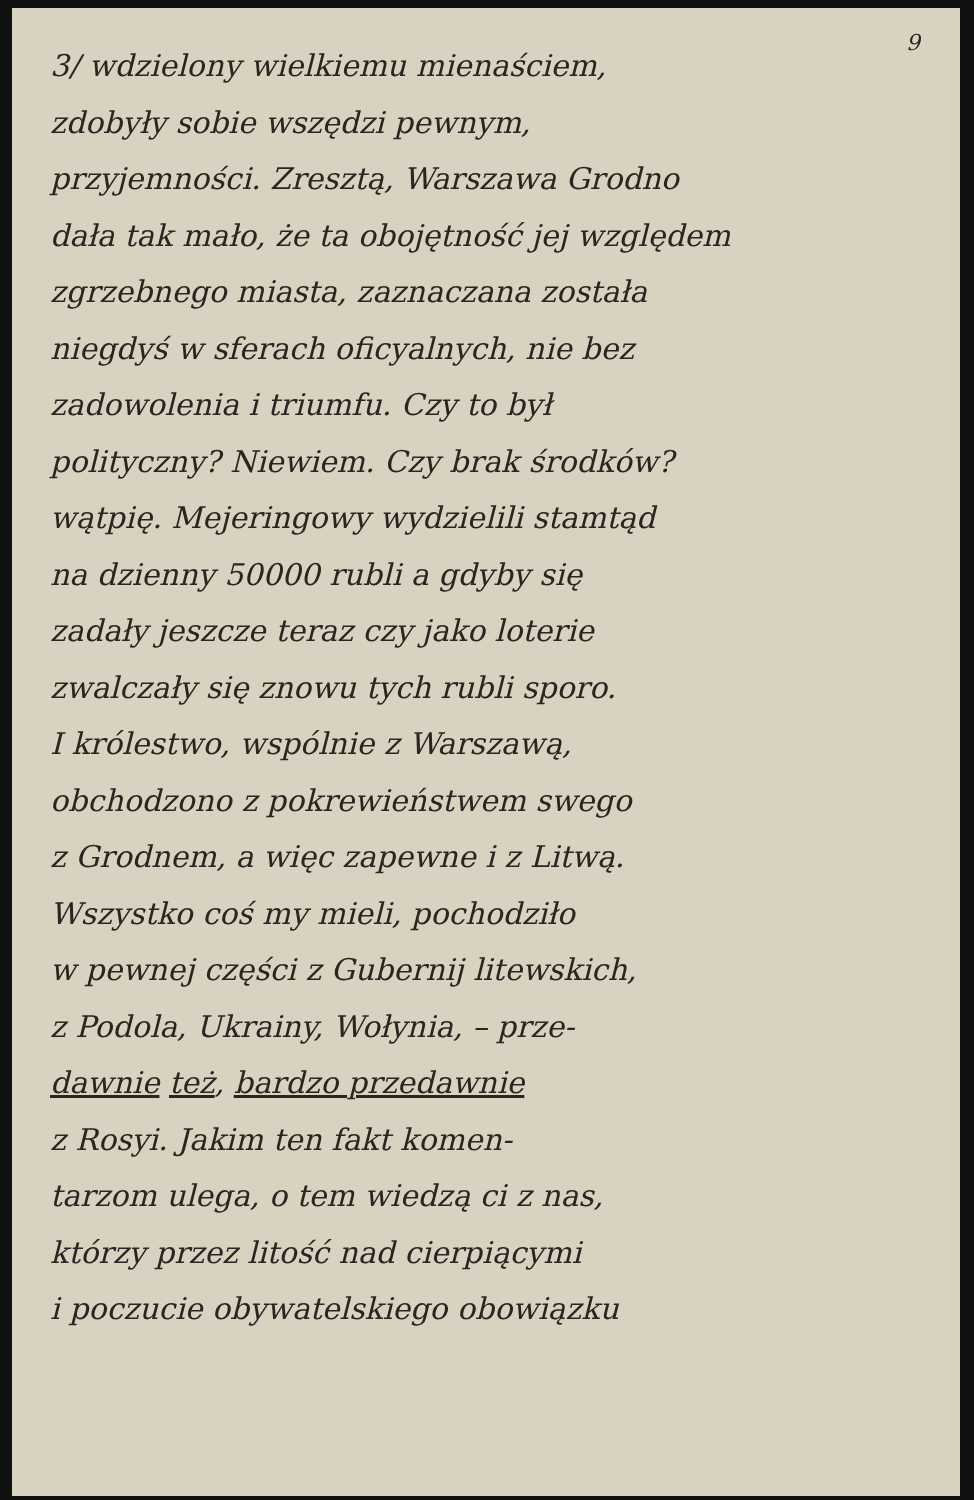9
3/ wdzielony wielkiemu mienaściem,
zdobyły sobie wszędzi pewnym,
przyjemności. Zresztą, Warszawa Grodno
dała tak mało, że ta obojętność jej względem
zgrzebnego miasta, zaznaczana została
niegdyś w sferach oficyalnych, nie bez
zadowolenia i triumfu. Czy to był
polityczny? Niewiem. Czy brak środków?
wątpię. Mejeringowy wydzielili stamtąd
na dzienny 50000 rubli a gdyby się
zadały jeszcze teraz czy jako loterie
zwalczały się znowu tych rubli sporo.
I królestwo, wspólnie z Warszawą,
obchodzono z pokrewieństwem swego
z Grodnem, a więc zapewne i z Litwą.
Wszystko coś my mieli, pochodziło
w pewnej części z Gubernij litewskich,
z Podola, Ukrainy, Wołynia, – prze-
dawnie też, bardzo przedawnie
z Rosyi. Jakim ten fakt komen-
tarzom ulega, o tem wiedzą ci z nas,
którzy przez litość nad cierpiącymi
i poczucie obywatelskiego obowiązku